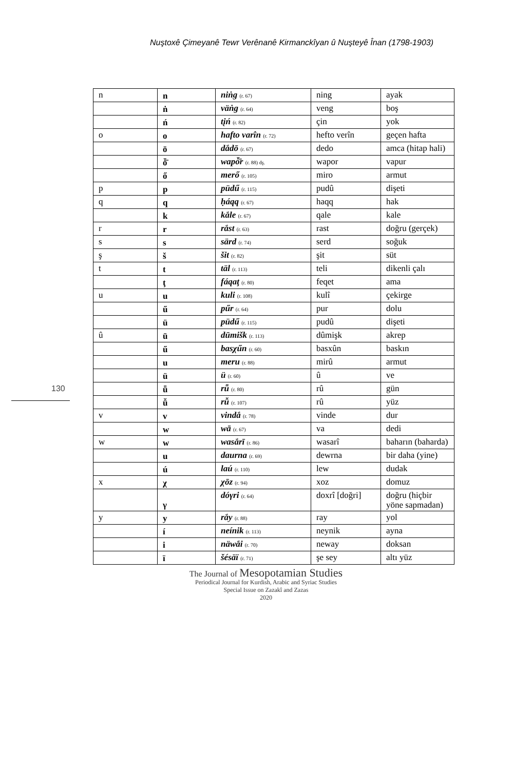Nuştoxê Çimeyanê Tewr Verênanê Kirmanckîyan û Nuşteyê Înan (1798-1903)
130
| n | n | niṅg (r. 67) | ning | ayak |
| | ṅ | väṅg (r. 64) | veng | boş |
| | ń | tįń (r. 82) | çin | yok |
| o | o | hafto varîn (r. 72) | hefto verîn | geçen hafta |
| | ō | dắdō (r. 67) | dedo | amca (hitap hali) |
| | ȱ̄ | wapȱ̄r (r. 88) dş. | wapor | vapur |
| | ő | merő (r. 105) | miro | armut |
| p | p | püdű (r. 115) | pudû | dişeti |
| q | q | ḥáqq (r. 67) | haqq | hak |
| | k | kắle (r. 67) | qale | kale |
| r | r | rắst (r. 63) | rast | doğru (gerçek) |
| s | s | särd (r. 74) | serd | soğuk |
| ş | š | šit (r. 82) | şit | süt |
| t | t | täl (r. 113) | teli | dikenli çalı |
| | ţ | fáqaţ (r. 80) | feqet | ama |
| u | u | kuli (r. 108) | kulî | çekirge |
| | ű | pűr (r. 64) | pur | dolu |
| | ü | püdű (r. 115) | pudû | dişeti |
| û | ū | dūmišk (r. 113) | dûmişk | akrep |
| | ű | basχűn (r. 60) | basxûn | baskın |
| | u | meru (r. 88) | mirû | armut |
| | ü | ü (r. 60) | û | ve |
| | ǖ | rǖ (r. 80) | rû | gün |
| | ǚ | rǚ (r. 107) | rû | yüz |
| v | v | vindắ (r. 78) | vinde | dur |
| | w | wā (r. 67) | va | dedi |
| w | w | wasắrī (r. 86) | wasarî | baharın (baharda) |
| | u | daurna (r. 69) | dewrna | bir daha (yine) |
| | ú | laú (r. 110) | lew | dudak |
| x | χ | χōz (r. 94) | xoz | domuz |
| | γ | dóγri (r. 64) | doxrî [doğri] | doğru (hiçbir yöne sapmadan) |
| y | y | rắy (r. 88) | ray | yol |
| | í | neínik (r. 113) | neynik | ayna |
| | i | näwắi (r. 70) | neway | doksan |
| | ï | šésäï (r. 71) | şe sey | altı yüz |
The Journal of Mesopotamian Studies
Periodical Journal for Kurdish, Arabic and Syriac Studies
Special Issue on Zazakî and Zazas
2020